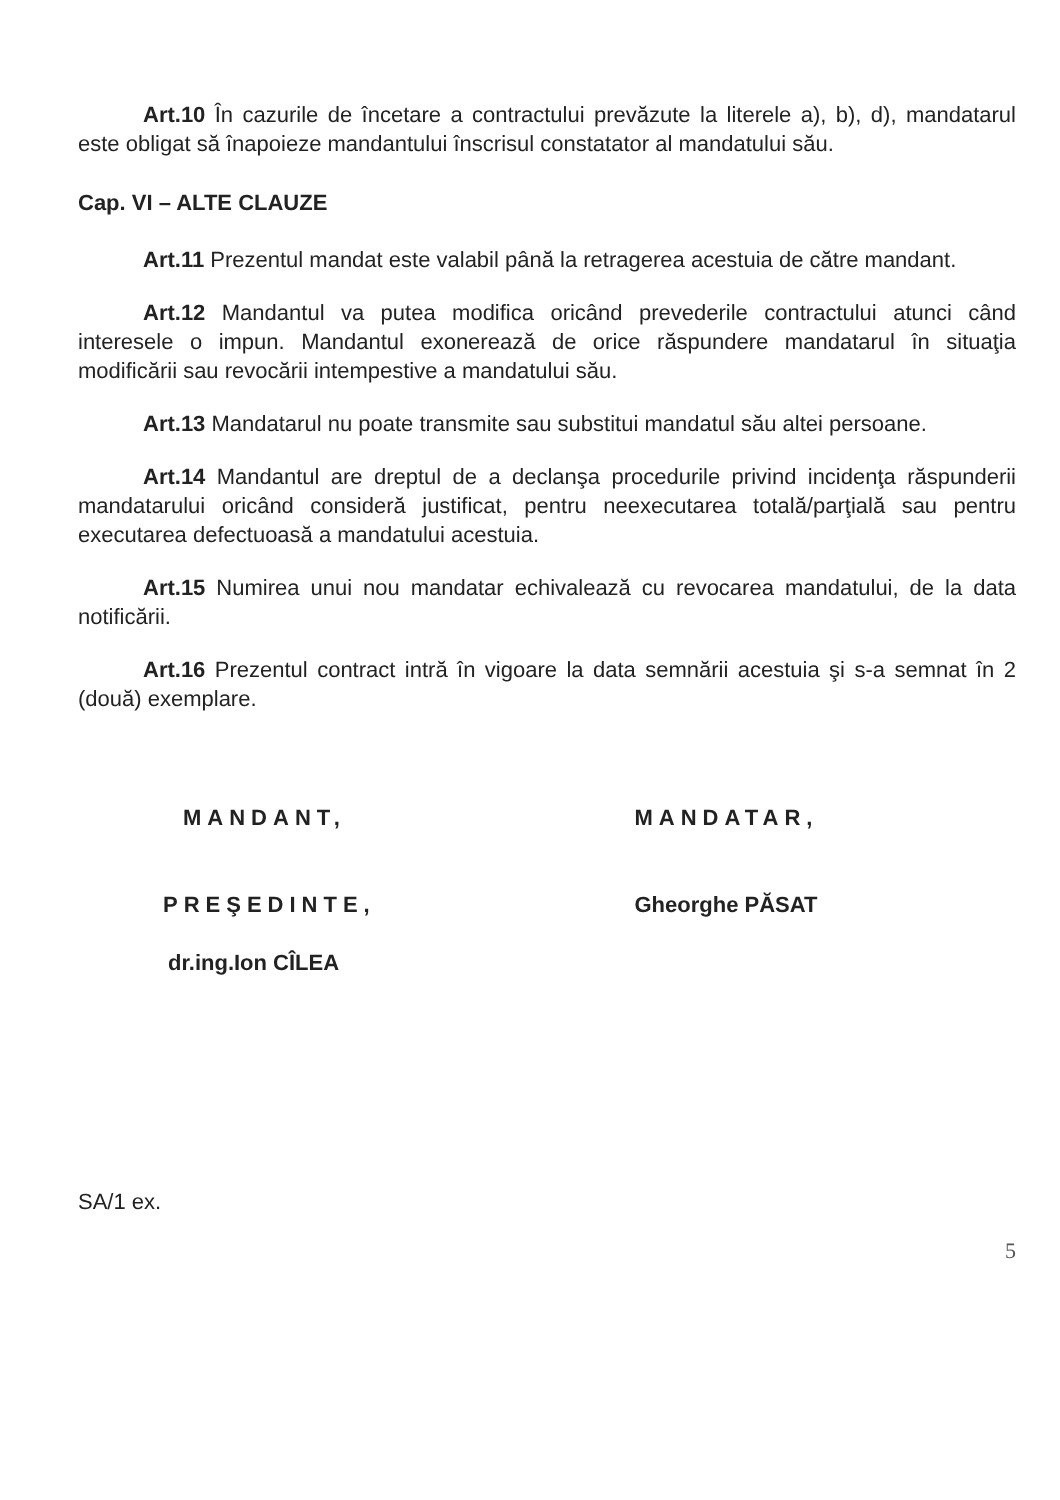Art.10 În cazurile de încetare a contractului prevăzute la literele a), b), d), mandatarul este obligat să înapoieze mandantului înscrisul constatator al mandatului său.
Cap. VI – ALTE CLAUZE
Art.11 Prezentul mandat este valabil până la retragerea acestuia de către mandant.
Art.12 Mandantul va putea modifica oricând prevederile contractului atunci când interesele o impun. Mandantul exonerează de orice răspundere mandatarul în situaţia modificării sau revocării intempestive a mandatului său.
Art.13 Mandatarul nu poate transmite sau substitui mandatul său altei persoane.
Art.14 Mandantul are dreptul de a declanşa procedurile privind incidenţa răspunderii mandatarului oricând consideră justificat, pentru neexecutarea totală/parţială sau pentru executarea defectuoasă a mandatului acestuia.
Art.15 Numirea unui nou mandatar echivalează cu revocarea mandatului, de la data notificării.
Art.16 Prezentul contract intră în vigoare la data semnării acestuia şi s-a semnat în 2 (două) exemplare.
MANDANT,
PREŞEDINTE,
dr.ing.Ion CÎLEA
MANDATAR,
Gheorghe PĂSAT
SA/1 ex.
5